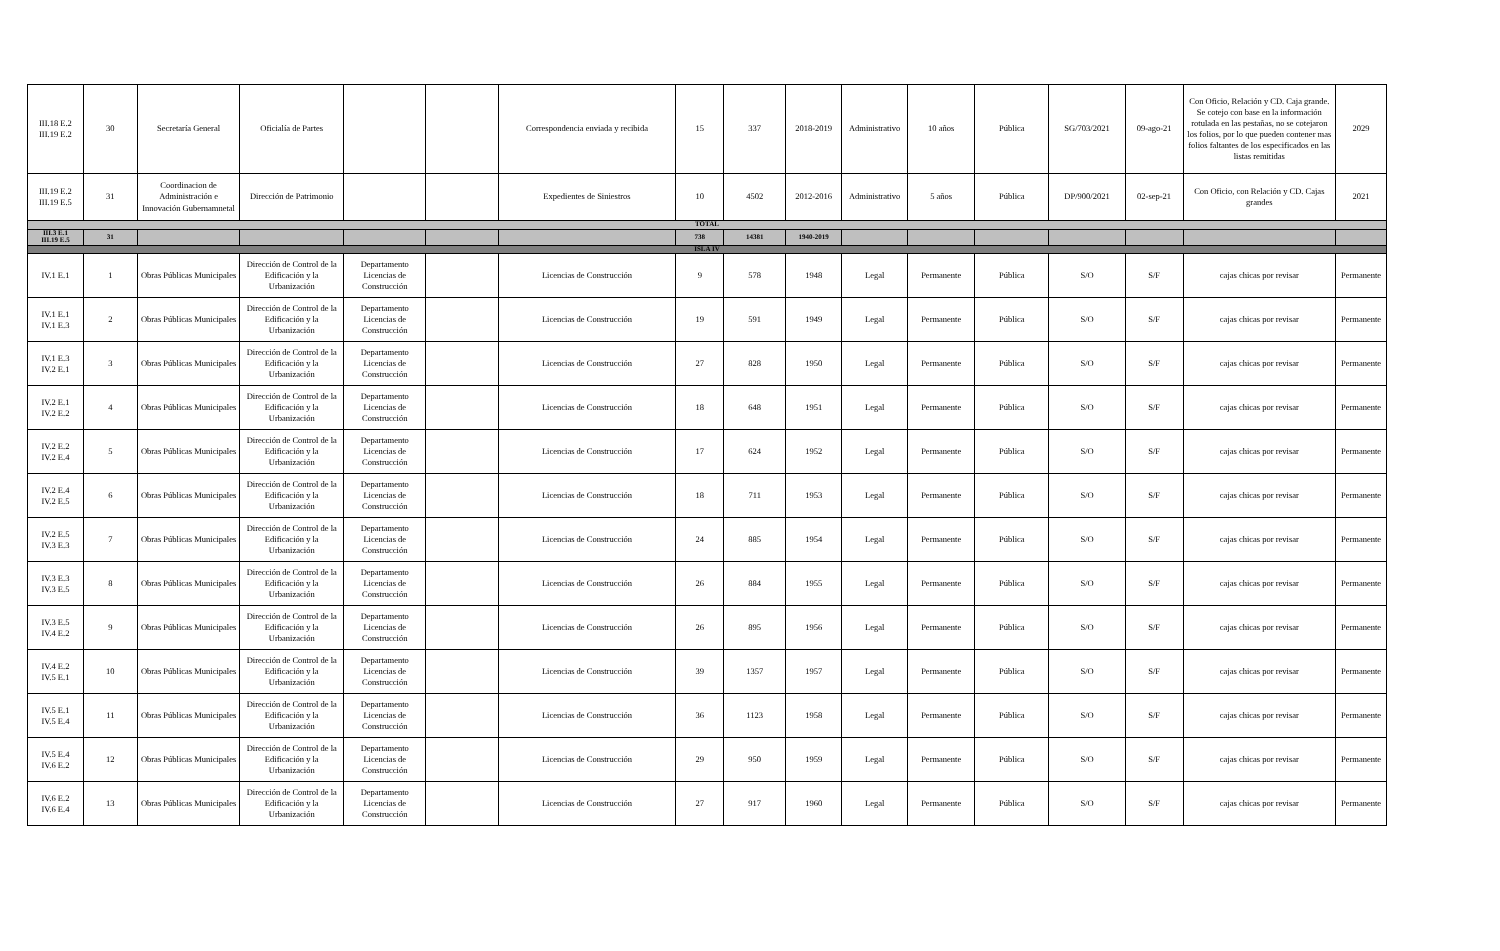| III.18 E.2 III.19 E.2 | 30 | Secretaría General | Oficialía de Partes | | | Correspondencia enviada y recibida | 15 | 337 | 2018-2019 | Administrativo | 10 años | Pública | SG/703/2021 | 09-ago-21 | Con Oficio, Relación y CD. Caja grande. Se cotejo con base en la información rotulada en las pestañas, no se cotejaron los folios, por lo que pueden contener mas folios faltantes de los especificados en las listas remitidas | 2029 |
| III.19 E.2 III.19 E.5 | 31 | Coordinacion de Administración e Innovación Gubernamnetal | Dirección de Patrimonio | | | Expedientes de Siniestros | 10 | 4502 | 2012-2016 | Administrativo | 5 años | Pública | DP/900/2021 | 02-sep-21 | Con Oficio, con Relación y CD. Cajas grandes | 2021 |
| TOTAL | | | | | | | | | | | | | | | | |
| III.3 E.1 III.19 E.5 | 31 | | | | | | 738 | 14381 | 1940-2019 | | | | | | | |
| ISLA IV | | | | | | | | | | | | | | | | |
| IV.1 E.1 | 1 | Obras Públicas Municipales | Dirección de Control de la Edificación y la Urbanización | Departamento Licencias de Construcción | | Licencias de Construcción | 9 | 578 | 1948 | Legal | Permanente | Pública | S/O | S/F | cajas chicas por revisar | Permanente |
| IV.1 E.1 IV.1 E.3 | 2 | Obras Públicas Municipales | Dirección de Control de la Edificación y la Urbanización | Departamento Licencias de Construcción | | Licencias de Construcción | 19 | 591 | 1949 | Legal | Permanente | Pública | S/O | S/F | cajas chicas por revisar | Permanente |
| IV.1 E.3 IV.2 E.1 | 3 | Obras Públicas Municipales | Dirección de Control de la Edificación y la Urbanización | Departamento Licencias de Construcción | | Licencias de Construcción | 27 | 828 | 1950 | Legal | Permanente | Pública | S/O | S/F | cajas chicas por revisar | Permanente |
| IV.2 E.1 IV.2 E.2 | 4 | Obras Públicas Municipales | Dirección de Control de la Edificación y la Urbanización | Departamento Licencias de Construcción | | Licencias de Construcción | 18 | 648 | 1951 | Legal | Permanente | Pública | S/O | S/F | cajas chicas por revisar | Permanente |
| IV.2 E.2 IV.2 E.4 | 5 | Obras Públicas Municipales | Dirección de Control de la Edificación y la Urbanización | Departamento Licencias de Construcción | | Licencias de Construcción | 17 | 624 | 1952 | Legal | Permanente | Pública | S/O | S/F | cajas chicas por revisar | Permanente |
| IV.2 E.4 IV.2 E.5 | 6 | Obras Públicas Municipales | Dirección de Control de la Edificación y la Urbanización | Departamento Licencias de Construcción | | Licencias de Construcción | 18 | 711 | 1953 | Legal | Permanente | Pública | S/O | S/F | cajas chicas por revisar | Permanente |
| IV.2 E.5 IV.3 E.3 | 7 | Obras Públicas Municipales | Dirección de Control de la Edificación y la Urbanización | Departamento Licencias de Construcción | | Licencias de Construcción | 24 | 885 | 1954 | Legal | Permanente | Pública | S/O | S/F | cajas chicas por revisar | Permanente |
| IV.3 E.3 IV.3 E.5 | 8 | Obras Públicas Municipales | Dirección de Control de la Edificación y la Urbanización | Departamento Licencias de Construcción | | Licencias de Construcción | 26 | 884 | 1955 | Legal | Permanente | Pública | S/O | S/F | cajas chicas por revisar | Permanente |
| IV.3 E.5 IV.4 E.2 | 9 | Obras Públicas Municipales | Dirección de Control de la Edificación y la Urbanización | Departamento Licencias de Construcción | | Licencias de Construcción | 26 | 895 | 1956 | Legal | Permanente | Pública | S/O | S/F | cajas chicas por revisar | Permanente |
| IV.4 E.2 IV.5 E.1 | 10 | Obras Públicas Municipales | Dirección de Control de la Edificación y la Urbanización | Departamento Licencias de Construcción | | Licencias de Construcción | 39 | 1357 | 1957 | Legal | Permanente | Pública | S/O | S/F | cajas chicas por revisar | Permanente |
| IV.5 E.1 IV.5 E.4 | 11 | Obras Públicas Municipales | Dirección de Control de la Edificación y la Urbanización | Departamento Licencias de Construcción | | Licencias de Construcción | 36 | 1123 | 1958 | Legal | Permanente | Pública | S/O | S/F | cajas chicas por revisar | Permanente |
| IV.5 E.4 IV.6 E.2 | 12 | Obras Públicas Municipales | Dirección de Control de la Edificación y la Urbanización | Departamento Licencias de Construcción | | Licencias de Construcción | 29 | 950 | 1959 | Legal | Permanente | Pública | S/O | S/F | cajas chicas por revisar | Permanente |
| IV.6 E.2 IV.6 E.4 | 13 | Obras Públicas Municipales | Dirección de Control de la Edificación y la Urbanización | Departamento Licencias de Construcción | | Licencias de Construcción | 27 | 917 | 1960 | Legal | Permanente | Pública | S/O | S/F | cajas chicas por revisar | Permanente |